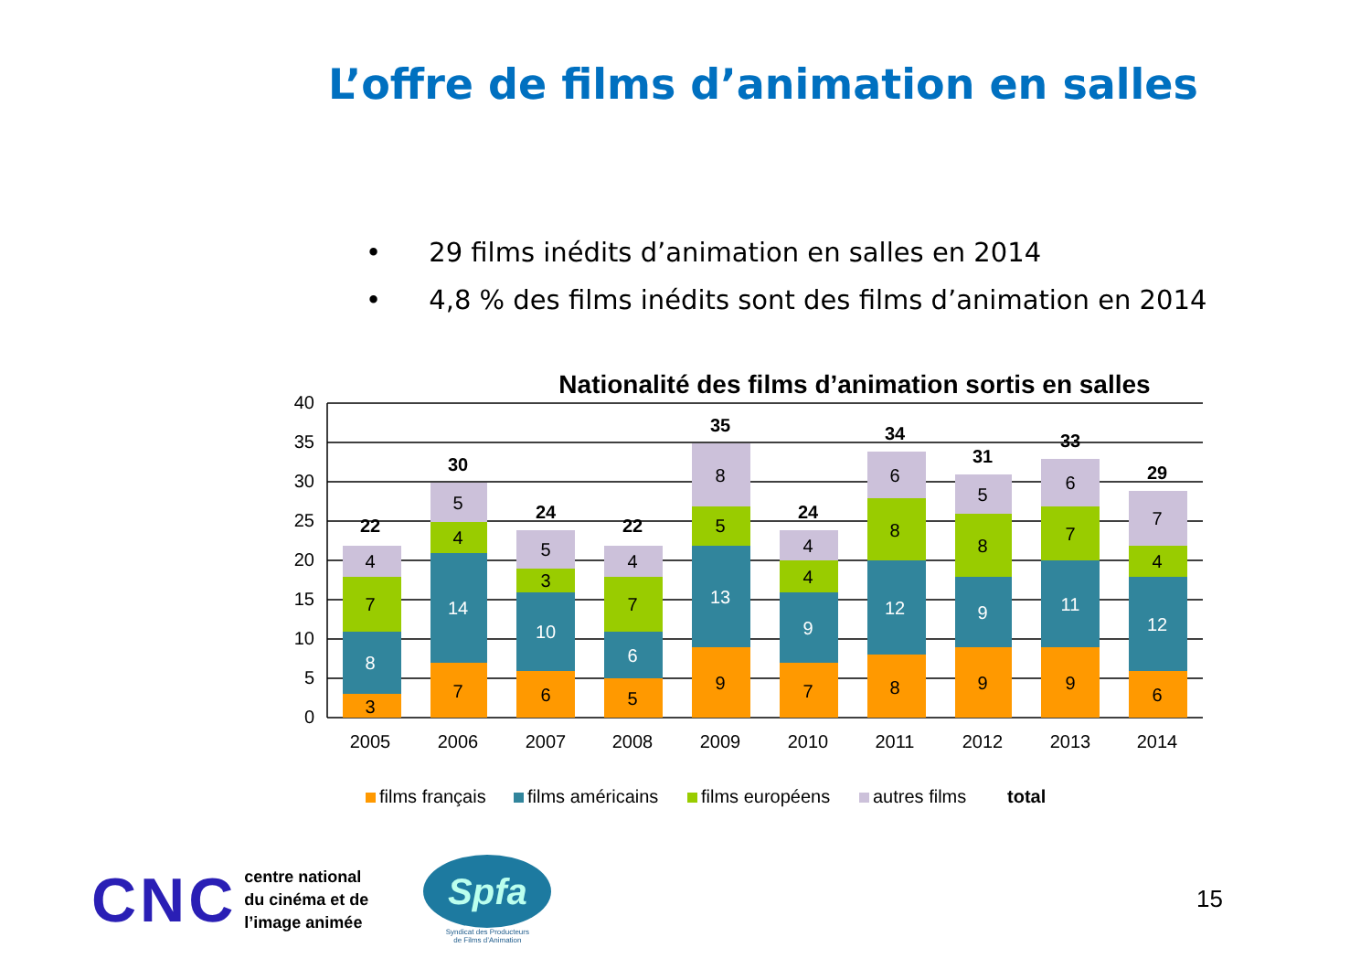L’offre de films d’animation en salles
• 29 films inédits d’animation en salles en 2014
• 4,8 % des films inédits sont des films d’animation en 2014
Nationalité des films d’animation sortis en salles
40
35
30
25
20
15
10
5
0
2005
2006
2007
2008
2009
2010
2011
2012
2013
2014
3
8
7
4
22
7
14
4
5
30
6
10
3
5
24
5
6
7
4
22
9
13
5
8
35
7
9
4
4
24
8
12
8
6
34
9
9
8
5
31
9
11
7
6
33
6
12
4
7
29
films français
films américains
films européens
autres films
total
CNC
centre national
du cinéma et de
l’image animée
Spfa
Syndicat des Producteurs
de Films d’Animation
15